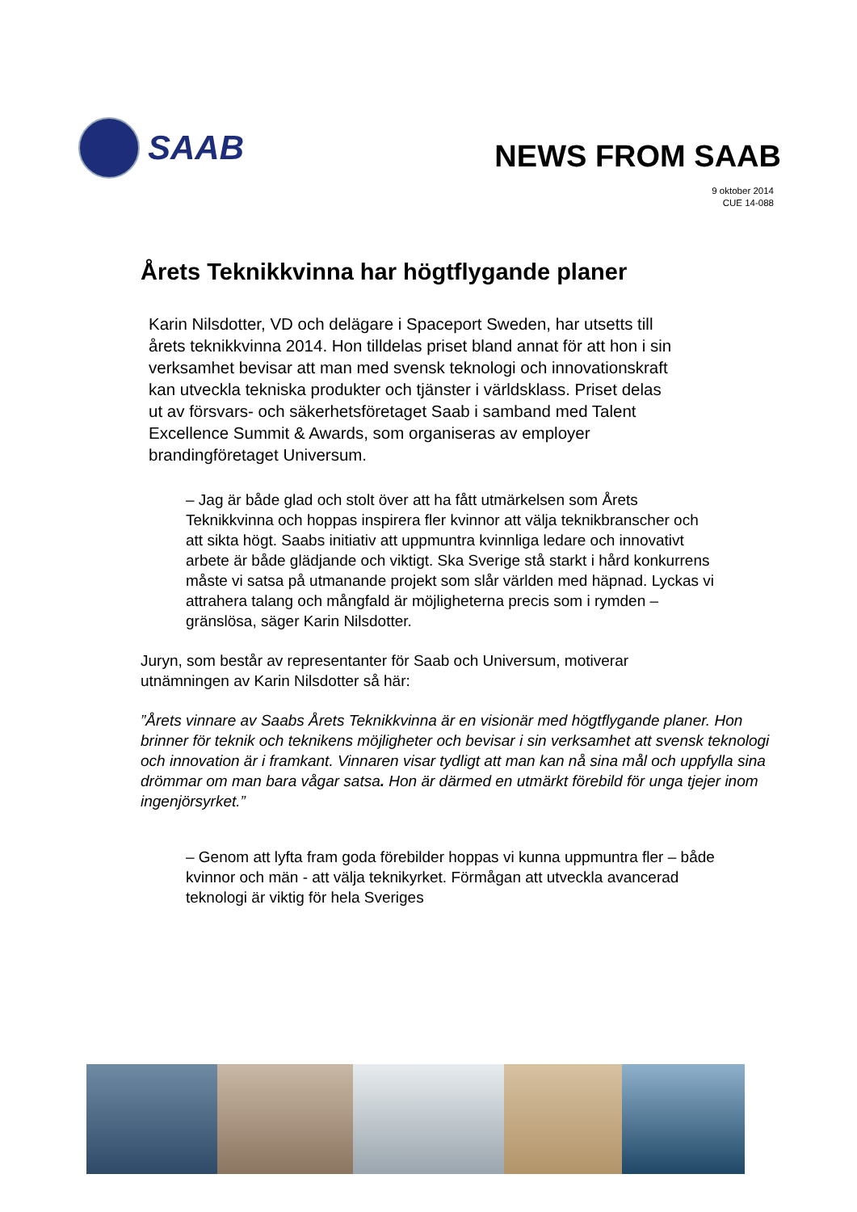SAAB
NEWS FROM SAAB
9 oktober 2014
CUE 14-088
Årets Teknikkvinna har högtflygande planer
Karin Nilsdotter, VD och delägare i Spaceport Sweden, har utsetts till årets teknikkvinna 2014. Hon tilldelas priset bland annat för att hon i sin verksamhet bevisar att man med svensk teknologi och innovationskraft kan utveckla tekniska produkter och tjänster i världsklass. Priset delas ut av försvars- och säkerhetsföretaget Saab i samband med Talent Excellence Summit & Awards, som organiseras av employer brandingföretaget Universum.
– Jag är både glad och stolt över att ha fått utmärkelsen som Årets Teknikkvinna och hoppas inspirera fler kvinnor att välja teknikbranscher och att sikta högt. Saabs initiativ att uppmuntra kvinnliga ledare och innovativt arbete är både glädjande och viktigt. Ska Sverige stå starkt i hård konkurrens måste vi satsa på utmanande projekt som slår världen med häpnad. Lyckas vi attrahera talang och mångfald är möjligheterna precis som i rymden – gränslösa, säger Karin Nilsdotter.
Juryn, som består av representanter för Saab och Universum, motiverar utnämningen av Karin Nilsdotter så här:
”Årets vinnare av Saabs Årets Teknikkvinna är en visionär med högtflygande planer. Hon brinner för teknik och teknikens möjligheter och bevisar i sin verksamhet att svensk teknologi och innovation är i framkant. Vinnaren visar tydligt att man kan nå sina mål och uppfylla sina drömmar om man bara vågar satsa. Hon är därmed en utmärkt förebild för unga tjejer inom ingenjörsyrket.”
– Genom att lyfta fram goda förebilder hoppas vi kunna uppmuntra fler – både kvinnor och män - att välja teknikyrket. Förmågan att utveckla avancerad teknologi är viktig för hela Sveriges